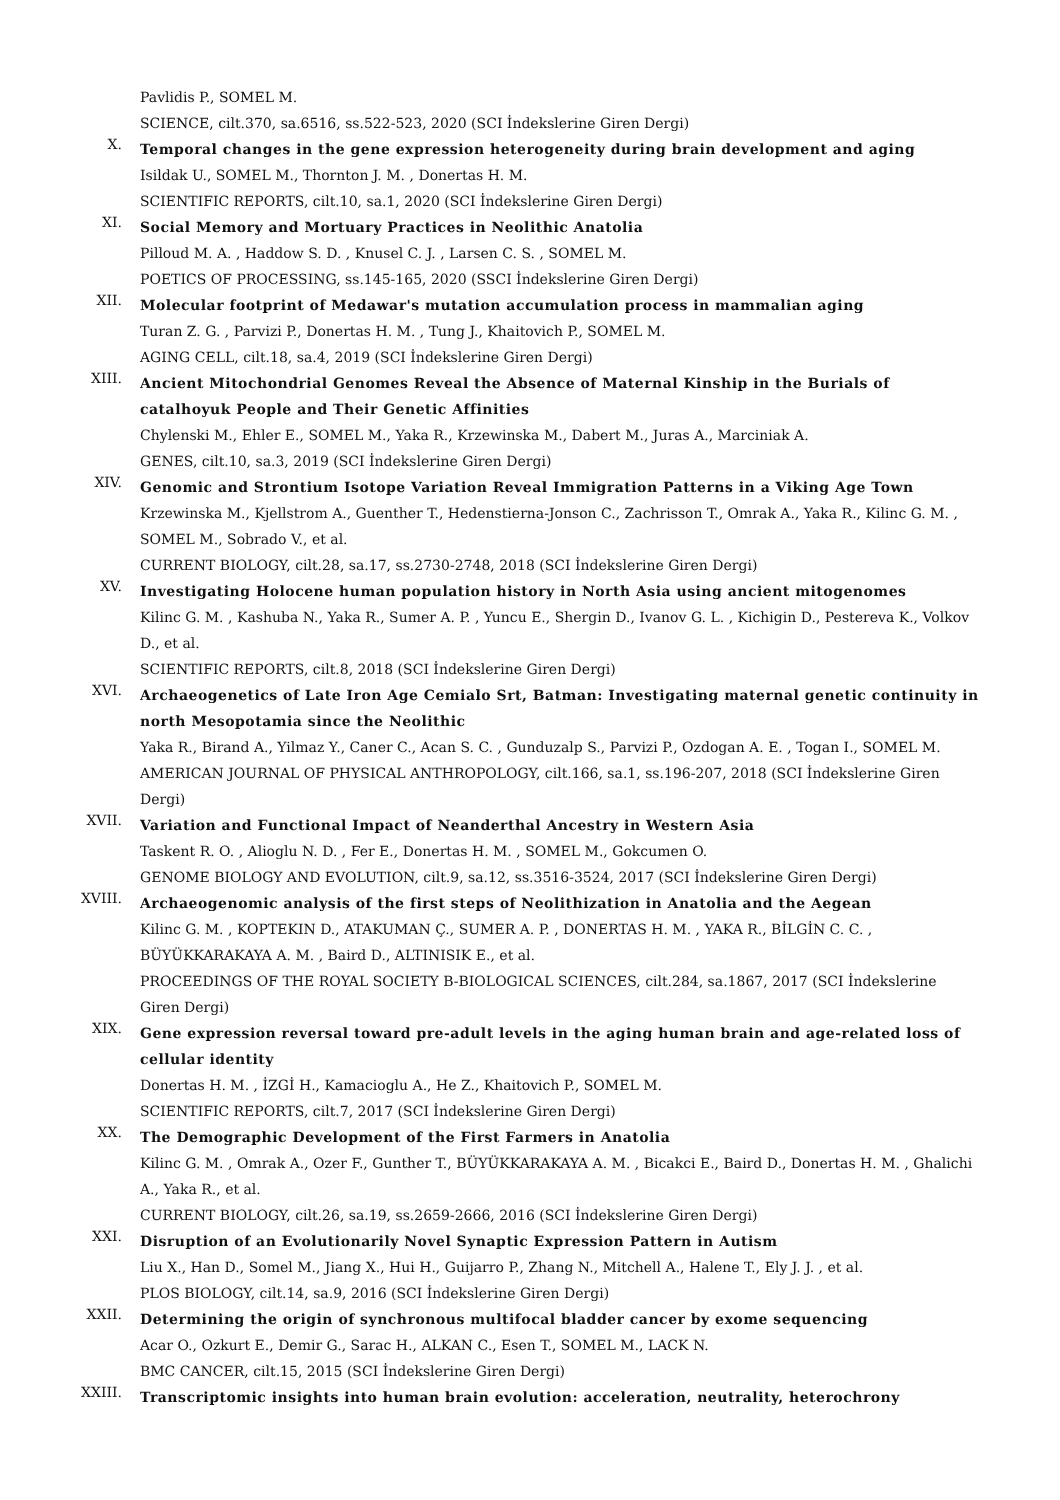Pavlidis P., SOMEL M.
SCIENCE, cilt.370, sa.6516, ss.522-523, 2020 (SCI İndekslerine Giren Dergi)
X.
Temporal changes in the gene expression heterogeneity during brain development and aging
Isildak U., SOMEL M., Thornton J. M. , Donertas H. M.
SCIENTIFIC REPORTS, cilt.10, sa.1, 2020 (SCI İndekslerine Giren Dergi)
XI.
Social Memory and Mortuary Practices in Neolithic Anatolia
Pilloud M. A. , Haddow S. D. , Knusel C. J. , Larsen C. S. , SOMEL M.
POETICS OF PROCESSING, ss.145-165, 2020 (SSCI İndekslerine Giren Dergi)
XII.
Molecular footprint of Medawar's mutation accumulation process in mammalian aging
Turan Z. G. , Parvizi P., Donertas H. M. , Tung J., Khaitovich P., SOMEL M.
AGING CELL, cilt.18, sa.4, 2019 (SCI İndekslerine Giren Dergi)
XIII.
Ancient Mitochondrial Genomes Reveal the Absence of Maternal Kinship in the Burials of catalhoyuk People and Their Genetic Affinities
Chylenski M., Ehler E., SOMEL M., Yaka R., Krzewinska M., Dabert M., Juras A., Marciniak A.
GENES, cilt.10, sa.3, 2019 (SCI İndekslerine Giren Dergi)
XIV.
Genomic and Strontium Isotope Variation Reveal Immigration Patterns in a Viking Age Town
Krzewinska M., Kjellstrom A., Guenther T., Hedenstierna-Jonson C., Zachrisson T., Omrak A., Yaka R., Kilinc G. M. , SOMEL M., Sobrado V., et al.
CURRENT BIOLOGY, cilt.28, sa.17, ss.2730-2748, 2018 (SCI İndekslerine Giren Dergi)
XV.
Investigating Holocene human population history in North Asia using ancient mitogenomes
Kilinc G. M. , Kashuba N., Yaka R., Sumer A. P. , Yuncu E., Shergin D., Ivanov G. L. , Kichigin D., Pestereva K., Volkov D., et al.
SCIENTIFIC REPORTS, cilt.8, 2018 (SCI İndekslerine Giren Dergi)
XVI.
Archaeogenetics of Late Iron Age Cemialo Srt, Batman: Investigating maternal genetic continuity in north Mesopotamia since the Neolithic
Yaka R., Birand A., Yilmaz Y., Caner C., Acan S. C. , Gunduzalp S., Parvizi P., Ozdogan A. E. , Togan I., SOMEL M.
AMERICAN JOURNAL OF PHYSICAL ANTHROPOLOGY, cilt.166, sa.1, ss.196-207, 2018 (SCI İndekslerine Giren Dergi)
XVII.
Variation and Functional Impact of Neanderthal Ancestry in Western Asia
Taskent R. O. , Alioglu N. D. , Fer E., Donertas H. M. , SOMEL M., Gokcumen O.
GENOME BIOLOGY AND EVOLUTION, cilt.9, sa.12, ss.3516-3524, 2017 (SCI İndekslerine Giren Dergi)
XVIII.
Archaeogenomic analysis of the first steps of Neolithization in Anatolia and the Aegean
Kilinc G. M. , KOPTEKIN D., ATAKUMAN Ç., SUMER A. P. , DONERTAS H. M. , YAKA R., BİLGİN C. C. , BÜYÜKKARAKAYA A. M. , Baird D., ALTINISIK E., et al.
PROCEEDINGS OF THE ROYAL SOCIETY B-BIOLOGICAL SCIENCES, cilt.284, sa.1867, 2017 (SCI İndekslerine Giren Dergi)
XIX.
Gene expression reversal toward pre-adult levels in the aging human brain and age-related loss of cellular identity
Donertas H. M. , İZGİ H., Kamacioglu A., He Z., Khaitovich P., SOMEL M.
SCIENTIFIC REPORTS, cilt.7, 2017 (SCI İndekslerine Giren Dergi)
XX.
The Demographic Development of the First Farmers in Anatolia
Kilinc G. M. , Omrak A., Ozer F., Gunther T., BÜYÜKKARAKAYA A. M. , Bicakci E., Baird D., Donertas H. M. , Ghalichi A., Yaka R., et al.
CURRENT BIOLOGY, cilt.26, sa.19, ss.2659-2666, 2016 (SCI İndekslerine Giren Dergi)
XXI.
Disruption of an Evolutionarily Novel Synaptic Expression Pattern in Autism
Liu X., Han D., Somel M., Jiang X., Hui H., Guijarro P., Zhang N., Mitchell A., Halene T., Ely J. J. , et al.
PLOS BIOLOGY, cilt.14, sa.9, 2016 (SCI İndekslerine Giren Dergi)
XXII.
Determining the origin of synchronous multifocal bladder cancer by exome sequencing
Acar O., Ozkurt E., Demir G., Sarac H., ALKAN C., Esen T., SOMEL M., LACK N.
BMC CANCER, cilt.15, 2015 (SCI İndekslerine Giren Dergi)
XXIII.
Transcriptomic insights into human brain evolution: acceleration, neutrality, heterochrony